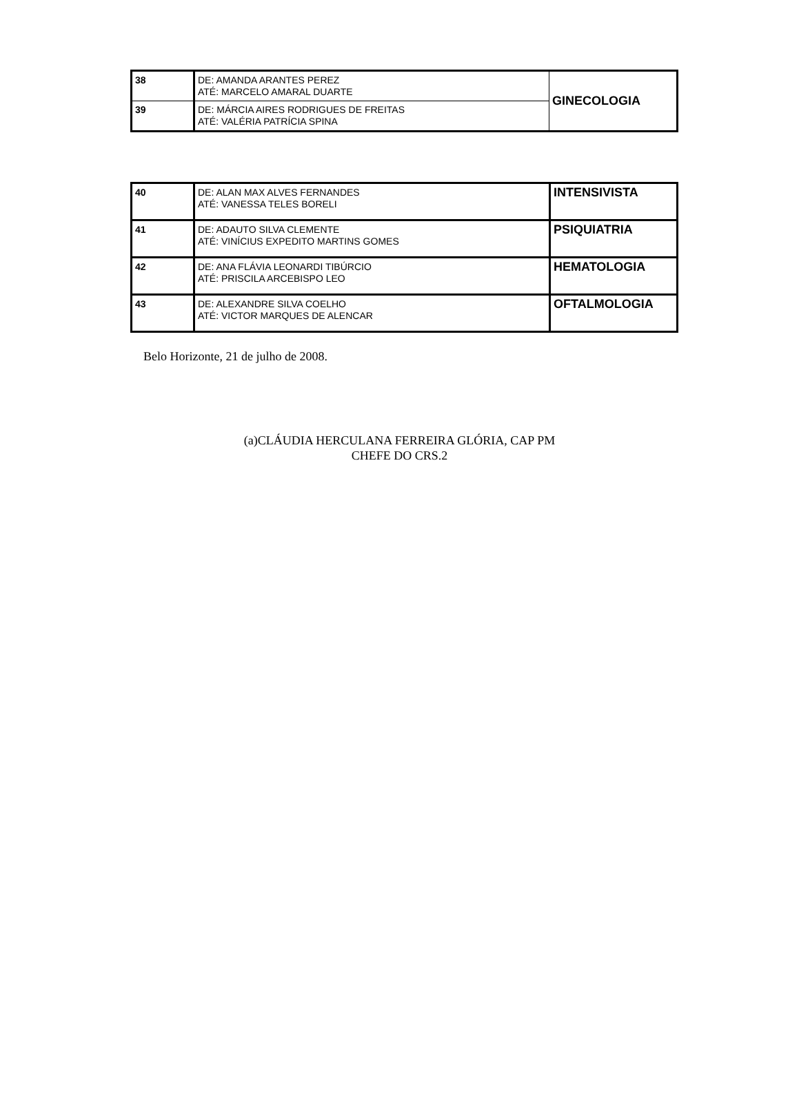| 38 | DE: AMANDA ARANTES PEREZ ATÉ: MARCELO AMARAL DUARTE | GINECOLOGIA |
| 39 | DE: MÁRCIA AIRES RODRIGUES DE FREITAS ATÉ: VALÉRIA PATRÍCIA SPINA | |
| 40 | DE: ALAN MAX ALVES FERNANDES ATÉ: VANESSA TELES BORELI | INTENSIVISTA |
| 41 | DE: ADAUTO SILVA CLEMENTE ATÉ: VINÍCIUS EXPEDITO MARTINS GOMES | PSIQUIATRIA |
| 42 | DE: ANA FLÁVIA LEONARDI TIBÚRCIO ATÉ: PRISCILA ARCEBISPO LEO | HEMATOLOGIA |
| 43 | DE: ALEXANDRE SILVA COELHO ATÉ: VICTOR MARQUES DE ALENCAR | OFTALMOLOGIA |
Belo Horizonte, 21 de julho de 2008.
(a)CLÁUDIA HERCULANA FERREIRA GLÓRIA, CAP PM
CHEFE DO CRS.2